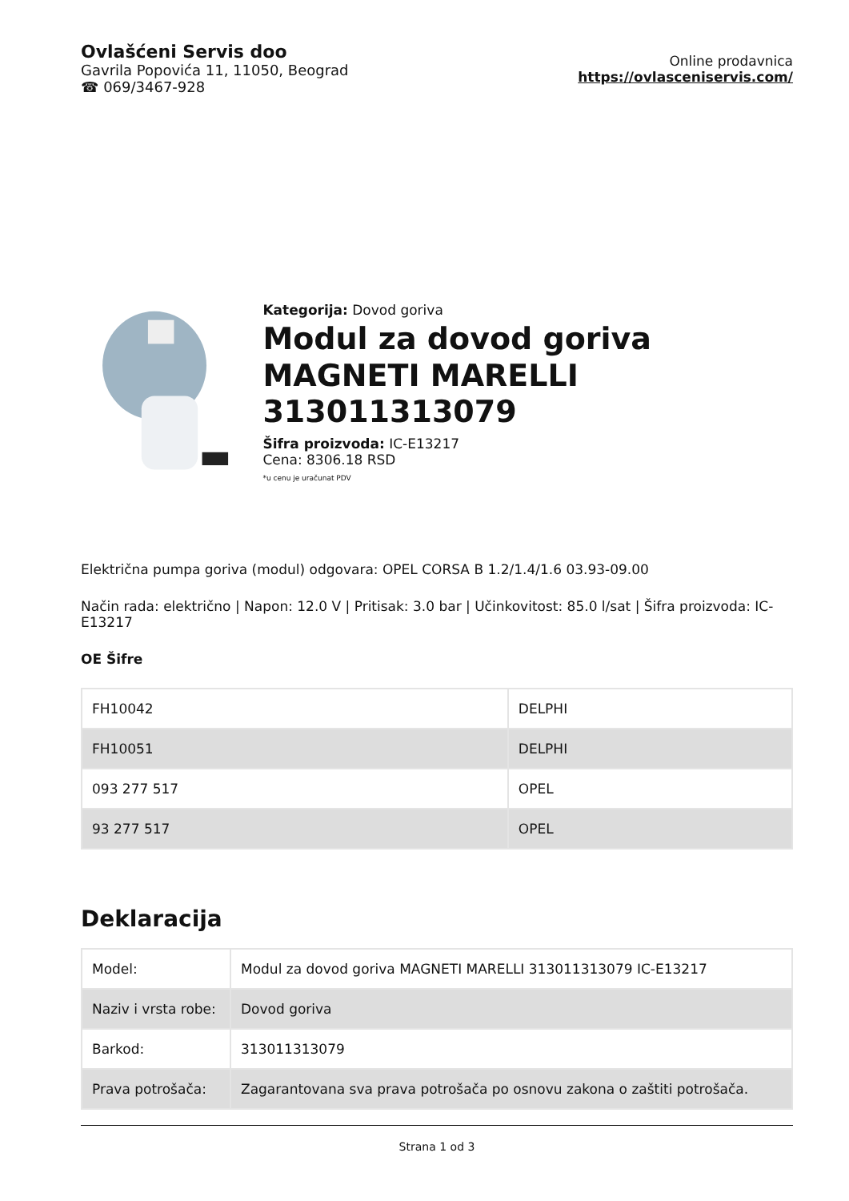Ovlašćeni Servis doo
Gavrila Popovića 11, 11050, Beograd
☎ 069/3467-928
Online prodavnica
https://ovlasceniservis.com/
Kategorija: Dovod goriva
Modul za dovod goriva MAGNETI MARELLI 313011313079
Šifra proizvoda: IC-E13217
Cena: 8306.18 RSD
*u cenu je uračunat PDV
Električna pumpa goriva (modul) odgovara: OPEL CORSA B 1.2/1.4/1.6 03.93-09.00
Način rada: električno | Napon: 12.0 V | Pritisak: 3.0 bar | Učinkovitost: 85.0 l/sat | Šifra proizvoda: IC-E13217
OE Šifre
| FH10042 | DELPHI |
| FH10051 | DELPHI |
| 093 277 517 | OPEL |
| 93 277 517 | OPEL |
Deklaracija
| Model: | Modul za dovod goriva MAGNETI MARELLI 313011313079 IC-E13217 |
| Naziv i vrsta robe: | Dovod goriva |
| Barkod: | 313011313079 |
| Prava potrošača: | Zagarantovana sva prava potrošača po osnovu zakona o zaštiti potrošača. |
Strana 1 od 3